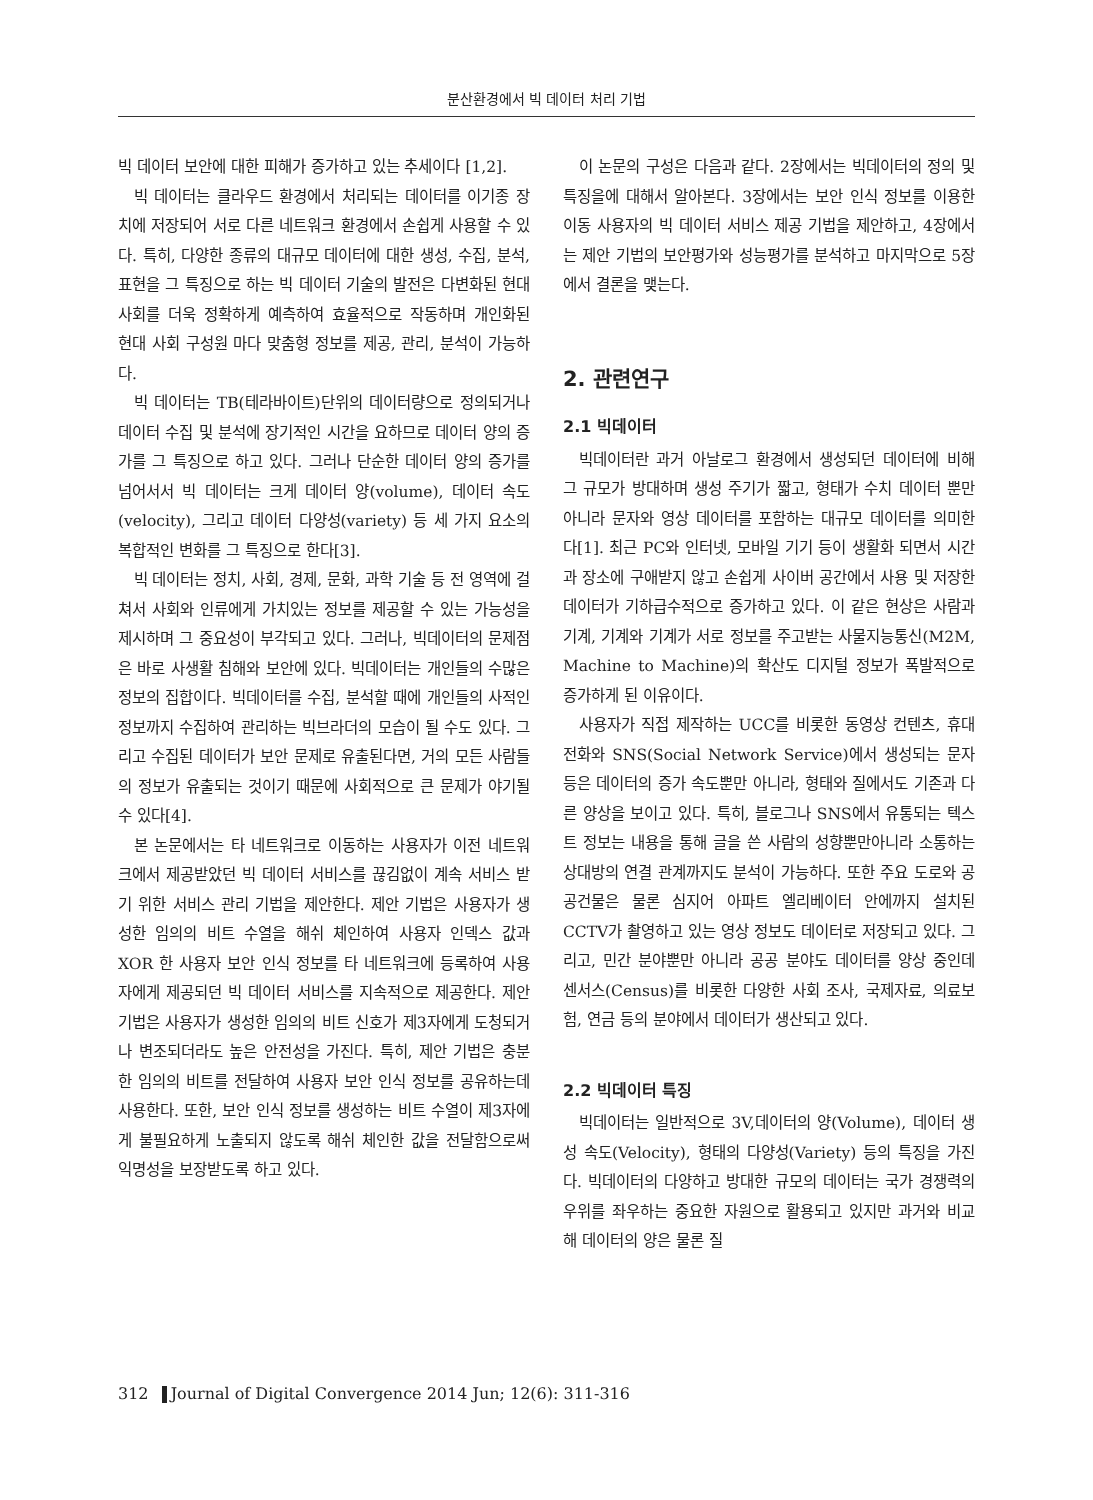분산환경에서 빅 데이터 처리 기법
빅 데이터 보안에 대한 피해가 증가하고 있는 추세이다 [1,2].
빅 데이터는 클라우드 환경에서 처리되는 데이터를 이기종 장치에 저장되어 서로 다른 네트워크 환경에서 손쉽게 사용할 수 있다. 특히, 다양한 종류의 대규모 데이터에 대한 생성, 수집, 분석, 표현을 그 특징으로 하는 빅 데이터 기술의 발전은 다변화된 현대 사회를 더욱 정확하게 예측하여 효율적으로 작동하며 개인화된 현대 사회 구성원 마다 맞춤형 정보를 제공, 관리, 분석이 가능하다.
빅 데이터는 TB(테라바이트)단위의 데이터량으로 정의되거나 데이터 수집 및 분석에 장기적인 시간을 요하므로 데이터 양의 증가를 그 특징으로 하고 있다. 그러나 단순한 데이터 양의 증가를 넘어서서 빅 데이터는 크게 데이터 양(volume), 데이터 속도(velocity), 그리고 데이터 다양성(variety) 등 세 가지 요소의 복합적인 변화를 그 특징으로 한다[3].
빅 데이터는 정치, 사회, 경제, 문화, 과학 기술 등 전 영역에 걸쳐서 사회와 인류에게 가치있는 정보를 제공할 수 있는 가능성을 제시하며 그 중요성이 부각되고 있다. 그러나, 빅데이터의 문제점은 바로 사생활 침해와 보안에 있다. 빅데이터는 개인들의 수많은 정보의 집합이다. 빅데이터를 수집, 분석할 때에 개인들의 사적인 정보까지 수집하여 관리하는 빅브라더의 모습이 될 수도 있다. 그리고 수집된 데이터가 보안 문제로 유출된다면, 거의 모든 사람들의 정보가 유출되는 것이기 때문에 사회적으로 큰 문제가 야기될 수 있다[4].
본 논문에서는 타 네트워크로 이동하는 사용자가 이전 네트워크에서 제공받았던 빅 데이터 서비스를 끊김없이 계속 서비스 받기 위한 서비스 관리 기법을 제안한다. 제안 기법은 사용자가 생성한 임의의 비트 수열을 해쉬 체인하여 사용자 인덱스 값과 XOR 한 사용자 보안 인식 정보를 타 네트워크에 등록하여 사용자에게 제공되던 빅 데이터 서비스를 지속적으로 제공한다. 제안 기법은 사용자가 생성한 임의의 비트 신호가 제3자에게 도청되거나 변조되더라도 높은 안전성을 가진다. 특히, 제안 기법은 충분한 임의의 비트를 전달하여 사용자 보안 인식 정보를 공유하는데 사용한다. 또한, 보안 인식 정보를 생성하는 비트 수열이 제3자에게 불필요하게 노출되지 않도록 해쉬 체인한 값을 전달함으로써 익명성을 보장받도록 하고 있다.
이 논문의 구성은 다음과 같다. 2장에서는 빅데이터의 정의 및 특징을에 대해서 알아본다. 3장에서는 보안 인식 정보를 이용한 이동 사용자의 빅 데이터 서비스 제공 기법을 제안하고, 4장에서는 제안 기법의 보안평가와 성능평가를 분석하고 마지막으로 5장에서 결론을 맺는다.
2. 관련연구
2.1 빅데이터
빅데이터란 과거 아날로그 환경에서 생성되던 데이터에 비해 그 규모가 방대하며 생성 주기가 짧고, 형태가 수치 데이터 뿐만 아니라 문자와 영상 데이터를 포함하는 대규모 데이터를 의미한다[1]. 최근 PC와 인터넷, 모바일 기기 등이 생활화 되면서 시간과 장소에 구애받지 않고 손쉽게 사이버 공간에서 사용 및 저장한 데이터가 기하급수적으로 증가하고 있다. 이 같은 현상은 사람과 기계, 기계와 기계가 서로 정보를 주고받는 사물지능통신(M2M, Machine to Machine)의 확산도 디지털 정보가 폭발적으로 증가하게 된 이유이다.
사용자가 직접 제작하는 UCC를 비롯한 동영상 컨텐츠, 휴대전화와 SNS(Social Network Service)에서 생성되는 문자 등은 데이터의 증가 속도뿐만 아니라, 형태와 질에서도 기존과 다른 양상을 보이고 있다. 특히, 블로그나 SNS에서 유통되는 텍스트 정보는 내용을 통해 글을 쓴 사람의 성향뿐만아니라 소통하는 상대방의 연결 관계까지도 분석이 가능하다. 또한 주요 도로와 공공건물은 물론 심지어 아파트 엘리베이터 안에까지 설치된 CCTV가 촬영하고 있는 영상 정보도 데이터로 저장되고 있다. 그리고, 민간 분야뿐만 아니라 공공 분야도 데이터를 양상 중인데 센서스(Census)를 비롯한 다양한 사회 조사, 국제자료, 의료보험, 연금 등의 분야에서 데이터가 생산되고 있다.
2.2 빅데이터 특징
빅데이터는 일반적으로 3V,데이터의 양(Volume), 데이터 생성 속도(Velocity), 형태의 다양성(Variety) 등의 특징을 가진다. 빅데이터의 다양하고 방대한 규모의 데이터는 국가 경쟁력의 우위를 좌우하는 중요한 자원으로 활용되고 있지만 과거와 비교해 데이터의 양은 물론 질
312 Journal of Digital Convergence 2014 Jun; 12(6): 311-316